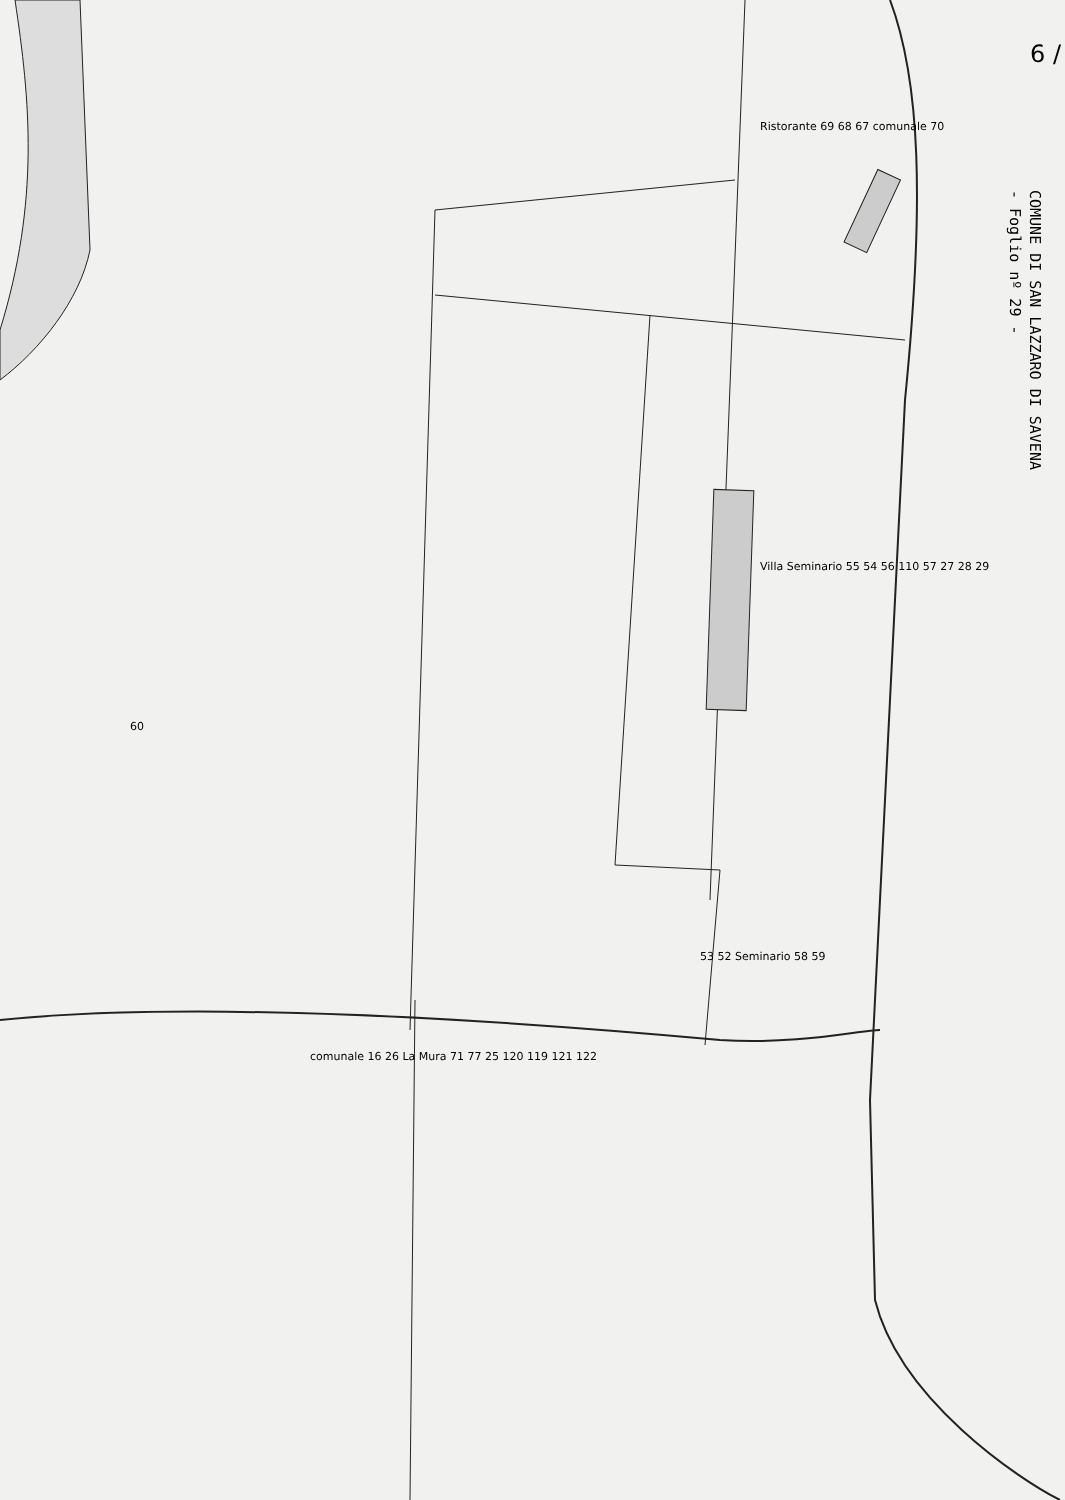COMUNE DI SAN LAZZARO DI SAVENA
- Foglio nº 29 -
Ristorante 69 68 67 comunale 70
Villa Seminario 55 54 56 110 57 27 28 29
60
53 52 Seminario 58 59
comunale 16 26 La Mura 71 77 25 120 119 121 122
6 /